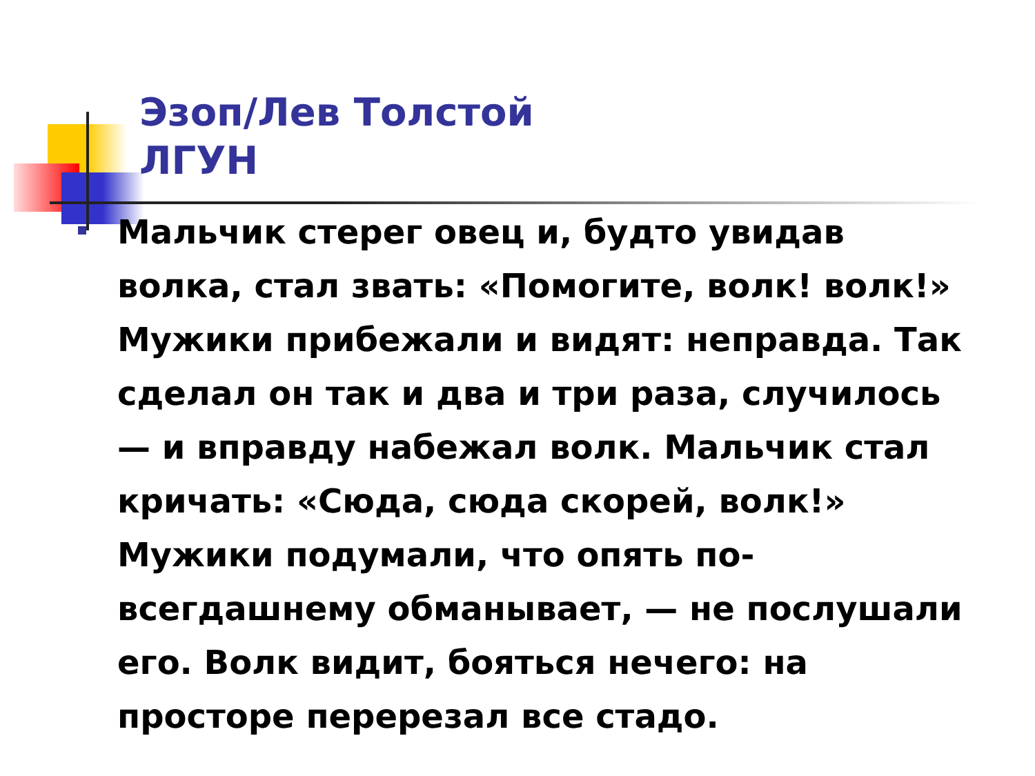Эзоп/Лев Толстой
ЛГУН
Мальчик стерег овец и, будто увидав волка, стал звать: «Помогите, волк! волк!» Мужики прибежали и видят: неправда. Так сделал он так и два и три раза, случилось — и вправду набежал волк. Мальчик стал кричать: «Сюда, сюда скорей, волк!» Мужики подумали, что опять по-всегдашнему обманывает, — не послушали его. Волк видит, бояться нечего: на просторе перерезал все стадо.